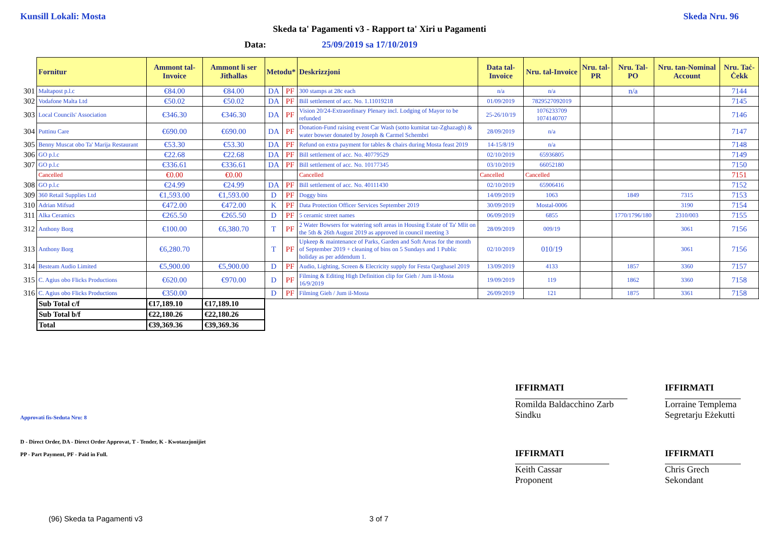Kunsill Lokali: Mosta Skeda Nru. 96
Skeda ta' Pagamenti v3 - Rapport ta' Xiri u Pagamenti
Data: 25/09/2019 sa 17/10/2019
| | Fornitur | Ammont tal-Invoice | Ammont li ser Jitħallas | Metodu* | | Deskrizzjoni | Data tal-Invoice | Nru. tal-Invoice | Nru. tal-PR | Nru. Tal-PO | Nru. tan-Nominal Account | Nru. Taċ-Ċekk |
| 301 | Maltapost p.l.c | €84.00 | €84.00 | DA | PF | 300 stamps at 28c each | n/a | n/a | | n/a | | 7144 |
| 302 | Vodafone Malta Ltd | €50.02 | €50.02 | DA | PF | Bill settlement of acc. No. 1.11019218 | 01/09/2019 | 7829527092019 | | | | 7145 |
| 303 | Local Councils' Association | €346.30 | €346.30 | DA | PF | Vision 20/24-Extraordinary Plenary incl. Lodging of Mayor to be refunded | 25-26/10/19 | 1076233709 1074140707 | | | | 7146 |
| 304 | Puttinu Care | €690.00 | €690.00 | DA | PF | Donation-Fund raising event Car Wash (sotto kumitat taz-Zghazagh) & water bowser donated by Joseph & Carmel Schembri | 28/09/2019 | n/a | | | | 7147 |
| 305 | Benny Muscat obo Ta' Marija Restaurant | €53.30 | €53.30 | DA | PF | Refund on extra payment for tables & chairs during Mosta feast 2019 | 14-15/8/19 | n/a | | | | 7148 |
| 306 | GO p.l.c | €22.68 | €22.68 | DA | PF | Bill settlement of acc. No. 40779529 | 02/10/2019 | 65936805 | | | | 7149 |
| 307 | GO p.l.c | €336.61 | €336.61 | DA | PF | Bill settlement of acc. No. 10177345 | 03/10/2019 | 66052180 | | | | 7150 |
| | Cancelled | €0.00 | €0.00 | | | Cancelled | Cancelled | Cancelled | | | | 7151 |
| 308 | GO p.l.c | €24.99 | €24.99 | DA | PF | Bill settlement of acc. No. 40111430 | 02/10/2019 | 65906416 | | | | 7152 |
| 309 | 360 Retail Supplies Ltd | €1,593.00 | €1,593.00 | D | PF | Doggy bins | 14/09/2019 | 1063 | | 1849 | 7315 | 7153 |
| 310 | Adrian Mifsud | €472.00 | €472.00 | K | PF | Data Protection Officer Services September 2019 | 30/09/2019 | Mostal-0006 | | | 3190 | 7154 |
| 311 | Alka Ceramics | €265.50 | €265.50 | D | PF | 5 ceramic street names | 06/09/2019 | 6855 | | 1770/1796/180 | 2310/003 | 7155 |
| 312 | Anthony Borg | €100.00 | €6,380.70 | T | PF | 2 Water Bowsers for watering soft areas in Housing Estate of Ta' Mlit on the 5th & 26th August 2019 as approved in council meeting 3 | 28/09/2019 | 009/19 | | | 3061 | 7156 |
| 313 | Anthony Borg | €6,280.70 | | T | PF | Upkeep & maintenance of Parks, Garden and Soft Areas for the month of September 2019 + cleaning of bins on 5 Sundays and 1 Public holiday as per addendum 1. | 02/10/2019 | 010/19 | | | 3061 | 7156 |
| 314 | Besteam Audio Limited | €5,900.00 | €5,900.00 | D | PF | Audio, Lighting, Screen & Elecricity supply for Festa Qarghasel 2019 | 13/09/2019 | 4133 | | 1857 | 3360 | 7157 |
| 315 | C. Agius obo Flicks Productions | €620.00 | €970.00 | D | PF | Filming & Editing High Definition clip for Gieh / Jum il-Mosta 16/9/2019 | 19/09/2019 | 119 | | 1862 | 3360 | 7158 |
| 316 | C. Agius obo Flicks Productions | €350.00 | | D | PF | Filming Gieh / Jum il-Mosta | 26/09/2019 | 121 | | 1875 | 3361 | 7158 |
| | Sub Total c/f | €17,189.10 | €17,189.10 | | | | | | | | | |
| | Sub Total b/f | €22,180.26 | €22,180.26 | | | | | | | | | |
| | Total | €39,369.36 | €39,369.36 | | | | | | | | | |
IFFIRMATI IFFIRMATI
Romilda Baldacchino Zarb
Sindku
Lorraine Templema
Segretarju Eżekutti
Approvati fis-Seduta Nru: 8
D - Direct Order, DA - Direct Order Approvat, T - Tender, K - Kwotazzjonijiet
PP - Part Payment, PF - Paid in Full.
IFFIRMATI IFFIRMATI
Keith Cassar
Proponent
Chris Grech
Sekondant
(96) Skeda ta Pagamenti v3 3 of 7